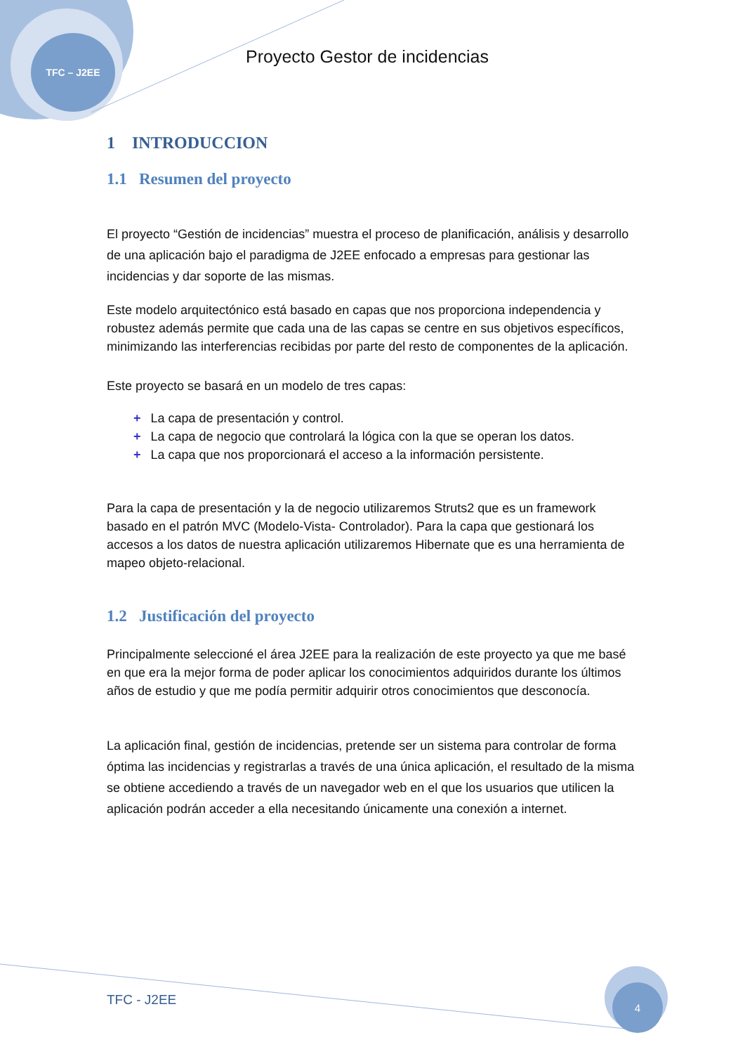TFC – J2EE
Proyecto Gestor de incidencias
1 INTRODUCCION
1.1 Resumen del proyecto
El proyecto “Gestión de incidencias” muestra el proceso de planificación, análisis y desarrollo de una aplicación bajo el paradigma de J2EE enfocado a empresas para gestionar las incidencias y dar soporte de las mismas.
Este modelo arquitectónico está basado en capas que nos proporciona independencia y robustez además permite que cada una de las capas se centre en sus objetivos específicos, minimizando las interferencias recibidas por parte del resto de componentes de la aplicación.
Este proyecto se basará en un modelo de tres capas:
+ La capa de presentación y control.
+ La capa de negocio que controlará la lógica con la que se operan los datos.
+ La capa que nos proporcionará el acceso a la información persistente.
Para la capa de presentación y la de negocio utilizaremos Struts2 que es un framework basado en el patrón MVC (Modelo-Vista- Controlador). Para la capa que gestionará los accesos a los datos de nuestra aplicación utilizaremos Hibernate que es una herramienta de mapeo objeto-relacional.
1.2 Justificación del proyecto
Principalmente seleccioné el área J2EE para la realización de este proyecto ya que me basé en que era la mejor forma de poder aplicar los conocimientos adquiridos durante los últimos años de estudio y que me podía permitir adquirir otros conocimientos que desconocía.
La aplicación final, gestión de incidencias, pretende ser un sistema para controlar de forma óptima las incidencias y registrarlas a través de una única aplicación, el resultado de la misma se obtiene accediendo a través de un navegador web en el que los usuarios que utilicen la aplicación podrán acceder a ella necesitando únicamente una conexión a internet.
TFC - J2EE
4